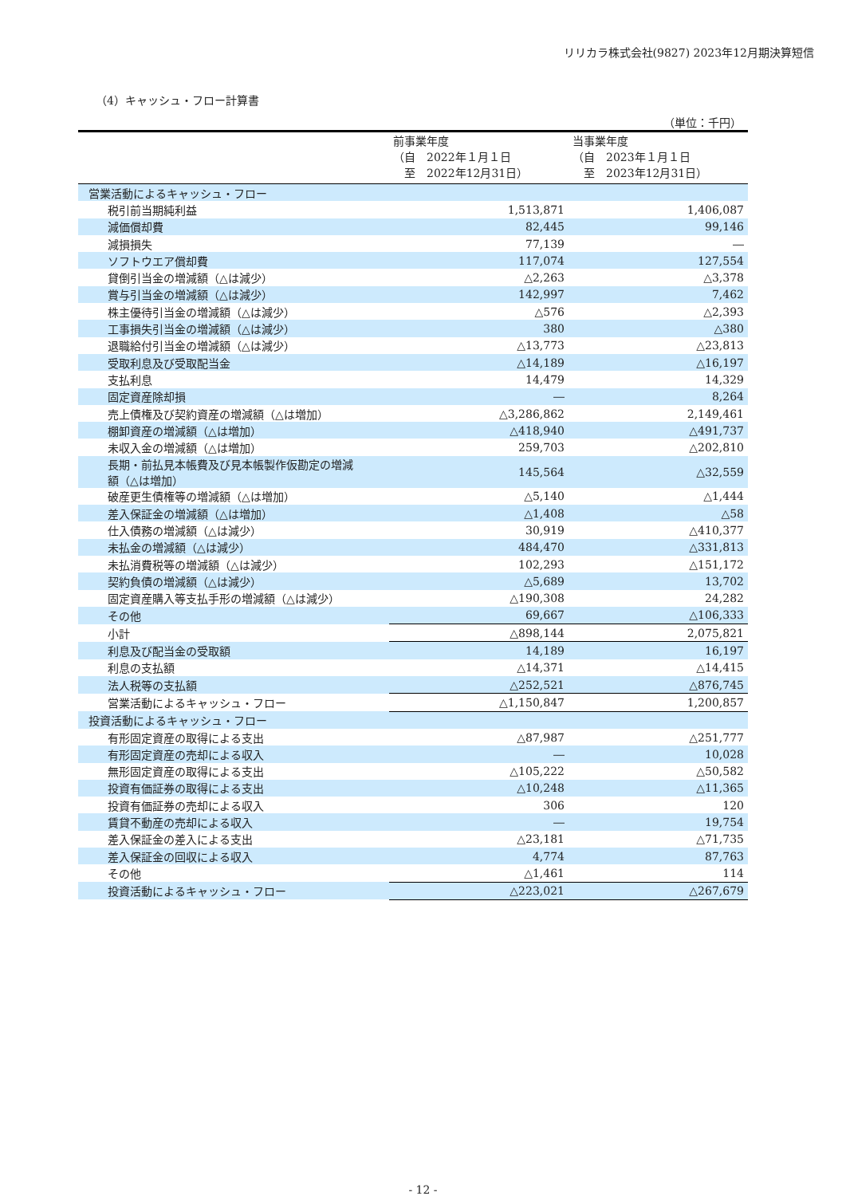リリカラ株式会社(9827) 2023年12月期決算短信
（4）キャッシュ・フロー計算書
（単位：千円）
| | 前事業年度 （自 2022年１月１日 至 2022年12月31日） | 当事業年度 （自 2023年１月１日 至 2023年12月31日） |
| --- | --- | --- |
| 営業活動によるキャッシュ・フロー | | |
| 税引前当期純利益 | 1,513,871 | 1,406,087 |
| 減価償却費 | 82,445 | 99,146 |
| 減損損失 | 77,139 | ― |
| ソフトウエア償却費 | 117,074 | 127,554 |
| 貸倒引当金の増減額（△は減少） | △2,263 | △3,378 |
| 賞与引当金の増減額（△は減少） | 142,997 | 7,462 |
| 株主優待引当金の増減額（△は減少） | △576 | △2,393 |
| 工事損失引当金の増減額（△は減少） | 380 | △380 |
| 退職給付引当金の増減額（△は減少） | △13,773 | △23,813 |
| 受取利息及び受取配当金 | △14,189 | △16,197 |
| 支払利息 | 14,479 | 14,329 |
| 固定資産除却損 | ― | 8,264 |
| 売上債権及び契約資産の増減額（△は増加） | △3,286,862 | 2,149,461 |
| 棚卸資産の増減額（△は増加） | △418,940 | △491,737 |
| 未収入金の増減額（△は増加） | 259,703 | △202,810 |
| 長期・前払見本帳費及び見本帳製作仮勘定の増減 額（△は増加） | 145,564 | △32,559 |
| 破産更生債権等の増減額（△は増加） | △5,140 | △1,444 |
| 差入保証金の増減額（△は増加） | △1,408 | △58 |
| 仕入債務の増減額（△は減少） | 30,919 | △410,377 |
| 未払金の増減額（△は減少） | 484,470 | △331,813 |
| 未払消費税等の増減額（△は減少） | 102,293 | △151,172 |
| 契約負債の増減額（△は減少） | △5,689 | 13,702 |
| 固定資産購入等支払手形の増減額（△は減少） | △190,308 | 24,282 |
| その他 | 69,667 | △106,333 |
| 小計 | △898,144 | 2,075,821 |
| 利息及び配当金の受取額 | 14,189 | 16,197 |
| 利息の支払額 | △14,371 | △14,415 |
| 法人税等の支払額 | △252,521 | △876,745 |
| 営業活動によるキャッシュ・フロー | △1,150,847 | 1,200,857 |
| 投資活動によるキャッシュ・フロー | | |
| 有形固定資産の取得による支出 | △87,987 | △251,777 |
| 有形固定資産の売却による収入 | ― | 10,028 |
| 無形固定資産の取得による支出 | △105,222 | △50,582 |
| 投資有価証券の取得による支出 | △10,248 | △11,365 |
| 投資有価証券の売却による収入 | 306 | 120 |
| 賃貸不動産の売却による収入 | ― | 19,754 |
| 差入保証金の差入による支出 | △23,181 | △71,735 |
| 差入保証金の回収による収入 | 4,774 | 87,763 |
| その他 | △1,461 | 114 |
| 投資活動によるキャッシュ・フロー | △223,021 | △267,679 |
- 12 -